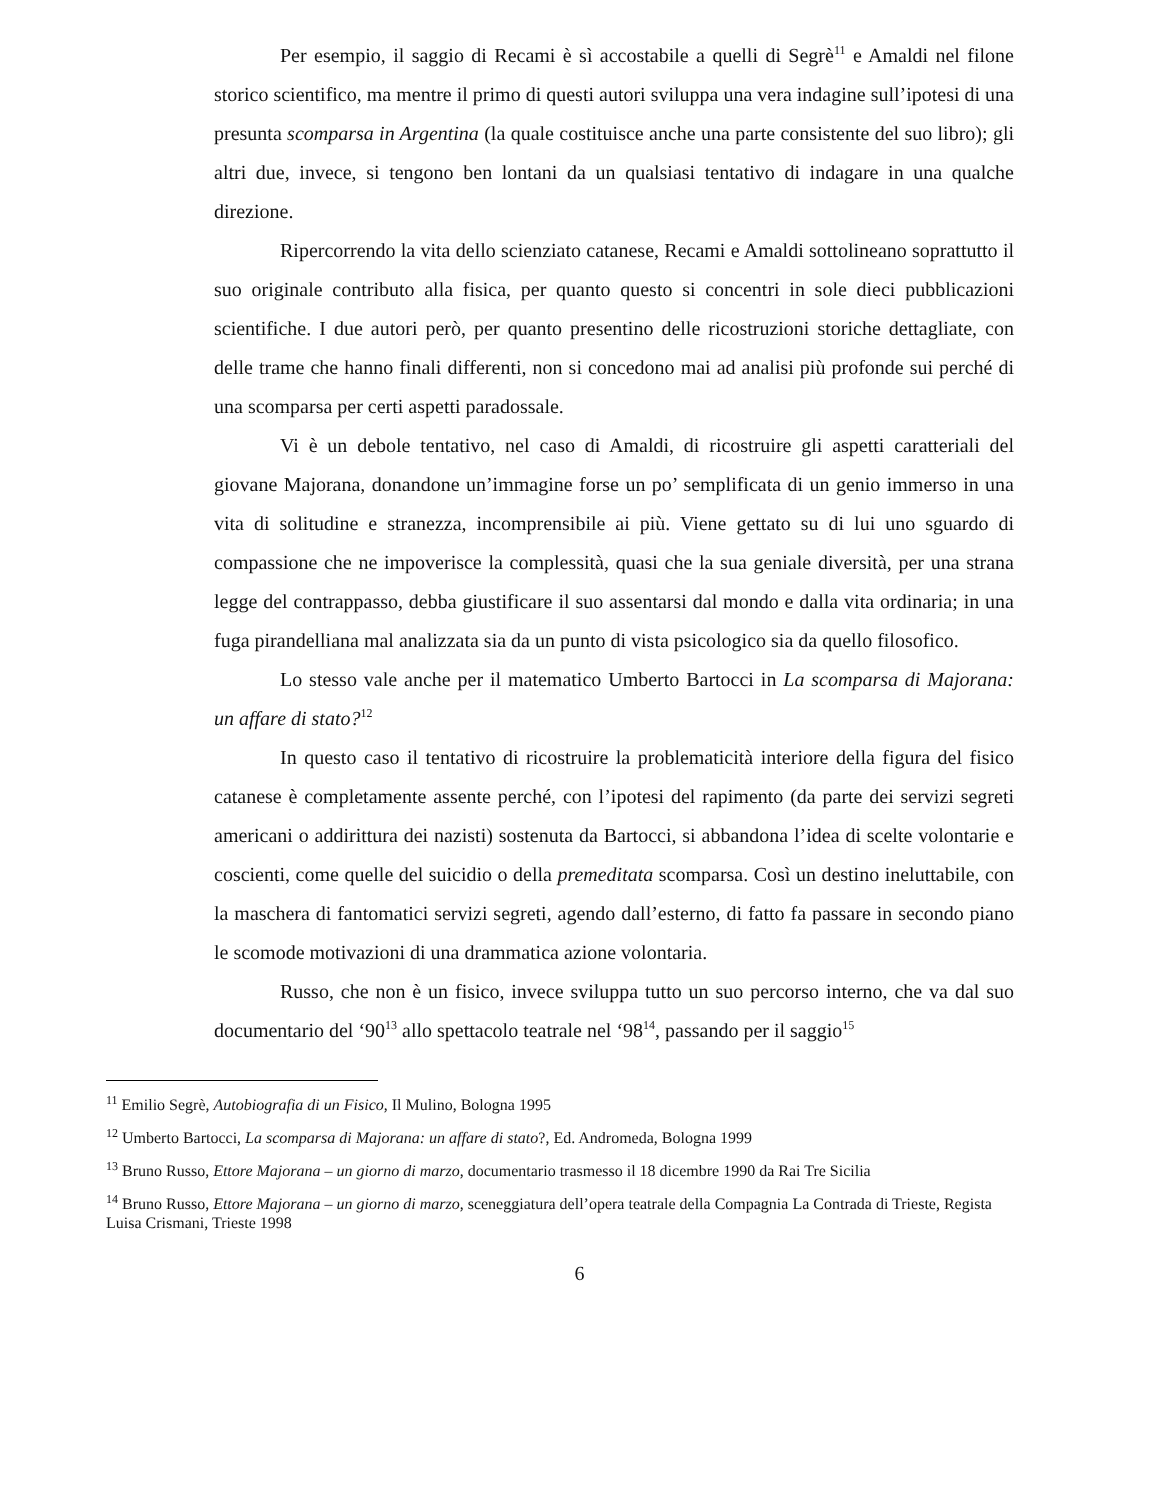Per esempio, il saggio di Recami è sì accostabile a quelli di Segrè<sup>11</sup> e Amaldi nel filone storico scientifico, ma mentre il primo di questi autori sviluppa una vera indagine sull’ipotesi di una presunta scomparsa in Argentina (la quale costituisce anche una parte consistente del suo libro); gli altri due, invece, si tengono ben lontani da un qualsiasi tentativo di indagare in una qualche direzione.
Ripercorrendo la vita dello scienziato catanese, Recami e Amaldi sottolineano soprattutto il suo originale contributo alla fisica, per quanto questo si concentri in sole dieci pubblicazioni scientifiche. I due autori però, per quanto presentino delle ricostruzioni storiche dettagliate, con delle trame che hanno finali differenti, non si concedono mai ad analisi più profonde sui perché di una scomparsa per certi aspetti paradossale.
Vi è un debole tentativo, nel caso di Amaldi, di ricostruire gli aspetti caratteriali del giovane Majorana, donandone un’immagine forse un po’ semplificata di un genio immerso in una vita di solitudine e stranezza, incomprensibile ai più. Viene gettato su di lui uno sguardo di compassione che ne impoverisce la complessità, quasi che la sua geniale diversità, per una strana legge del contrappasso, debba giustificare il suo assentarsi dal mondo e dalla vita ordinaria; in una fuga pirandelliana mal analizzata sia da un punto di vista psicologico sia da quello filosofico.
Lo stesso vale anche per il matematico Umberto Bartocci in La scomparsa di Majorana: un affare di stato?<sup>12</sup>
In questo caso il tentativo di ricostruire la problematicità interiore della figura del fisico catanese è completamente assente perché, con l’ipotesi del rapimento (da parte dei servizi segreti americani o addirittura dei nazisti) sostenuta da Bartocci, si abbandona l’idea di scelte volontarie e coscienti, come quelle del suicidio o della premeditata scomparsa. Così un destino ineluttabile, con la maschera di fantomatici servizi segreti, agendo dall’esterno, di fatto fa passare in secondo piano le scomode motivazioni di una drammatica azione volontaria.
Russo, che non è un fisico, invece sviluppa tutto un suo percorso interno, che va dal suo documentario del ‘90<sup>13</sup> allo spettacolo teatrale nel ‘98<sup>14</sup>, passando per il saggio<sup>15</sup>
<sup>11</sup> Emilio Segrè, Autobiografia di un Fisico, Il Mulino, Bologna 1995
<sup>12</sup> Umberto Bartocci, La scomparsa di Majorana: un affare di stato?, Ed. Andromeda, Bologna 1999
<sup>13</sup> Bruno Russo, Ettore Majorana – un giorno di marzo, documentario trasmesso il 18 dicembre 1990 da Rai Tre Sicilia
<sup>14</sup> Bruno Russo, Ettore Majorana – un giorno di marzo, sceneggiatura dell’opera teatrale della Compagnia La Contrada di Trieste, Regista Luisa Crismani, Trieste 1998
6